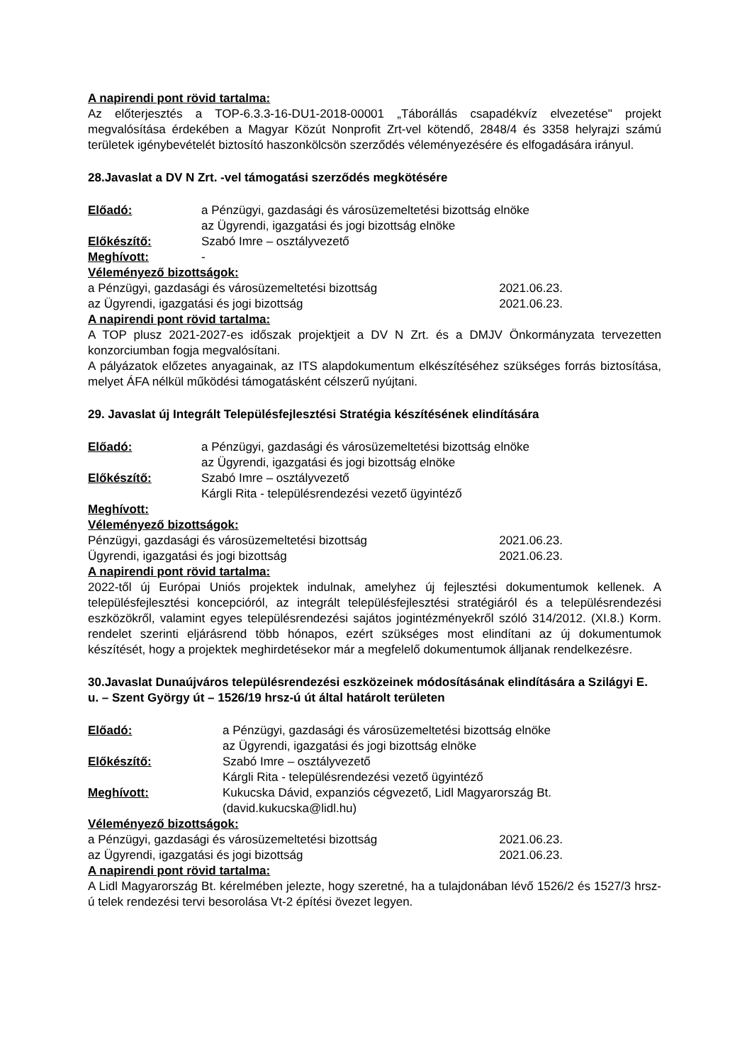A napirendi pont rövid tartalma:
Az előterjesztés a TOP-6.3.3-16-DU1-2018-00001 „Táborállás csapadékvíz elvezetése" projekt megvalósítása érdekében a Magyar Közút Nonprofit Zrt-vel kötendő, 2848/4 és 3358 helyrajzi számú területek igénybevételét biztosító haszonkölcsön szerződés véleményezésére és elfogadására irányul.
28.Javaslat a DV N Zrt. -vel támogatási szerződés megkötésére
Előadó: a Pénzügyi, gazdasági és városüzemeltetési bizottság elnöke
az Ügyrendi, igazgatási és jogi bizottság elnöke
Előkészítő: Szabó Imre – osztályvezető
Meghívott: -
Véleményező bizottságok:
a Pénzügyi, gazdasági és városüzemeltetési bizottság 2021.06.23.
az Ügyrendi, igazgatási és jogi bizottság 2021.06.23.
A napirendi pont rövid tartalma:
A TOP plusz 2021-2027-es időszak projektjeit a DV N Zrt. és a DMJV Önkormányzata tervezetten konzorciumban fogja megvalósítani.
A pályázatok előzetes anyagainak, az ITS alapdokumentum elkészítéséhez szükséges forrás biztosítása, melyet ÁFA nélkül működési támogatásként célszerű nyújtani.
29. Javaslat új Integrált Településfejlesztési Stratégia készítésének elindítására
Előadó: a Pénzügyi, gazdasági és városüzemeltetési bizottság elnöke
az Ügyrendi, igazgatási és jogi bizottság elnöke
Előkészítő: Szabó Imre – osztályvezető
Kárgli Rita - településrendezési vezető ügyintéző
Meghívott:
Véleményező bizottságok:
Pénzügyi, gazdasági és városüzemeltetési bizottság 2021.06.23.
Ügyrendi, igazgatási és jogi bizottság 2021.06.23.
A napirendi pont rövid tartalma:
2022-től új Európai Uniós projektek indulnak, amelyhez új fejlesztési dokumentumok kellenek. A településfejlesztési koncepcióról, az integrált településfejlesztési stratégiáról és a településrendezési eszközökről, valamint egyes településrendezési sajátos jogintézményekről szóló 314/2012. (XI.8.) Korm. rendelet szerinti eljárásrend több hónapos, ezért szükséges most elindítani az új dokumentumok készítését, hogy a projektek meghirdetésekor már a megfelelő dokumentumok álljanak rendelkezésre.
30.Javaslat Dunaújváros településrendezési eszközeinek módosításának elindítására a Szilágyi E. u. – Szent György út – 1526/19 hrsz-ú út által határolt területen
Előadó: a Pénzügyi, gazdasági és városüzemeltetési bizottság elnöke
az Ügyrendi, igazgatási és jogi bizottság elnöke
Előkészítő: Szabó Imre – osztályvezető
Kárgli Rita - településrendezési vezető ügyintéző
Meghívott: Kukucska Dávid, expanziós cégvezető, Lidl Magyarország Bt.
(david.kukucska@lidl.hu)
Véleményező bizottságok:
a Pénzügyi, gazdasági és városüzemeltetési bizottság 2021.06.23.
az Ügyrendi, igazgatási és jogi bizottság 2021.06.23.
A napirendi pont rövid tartalma:
A Lidl Magyarország Bt. kérelmében jelezte, hogy szeretné, ha a tulajdonában lévő 1526/2 és 1527/3 hrsz-ú telek rendezési tervi besorolása Vt-2 építési övezet legyen.